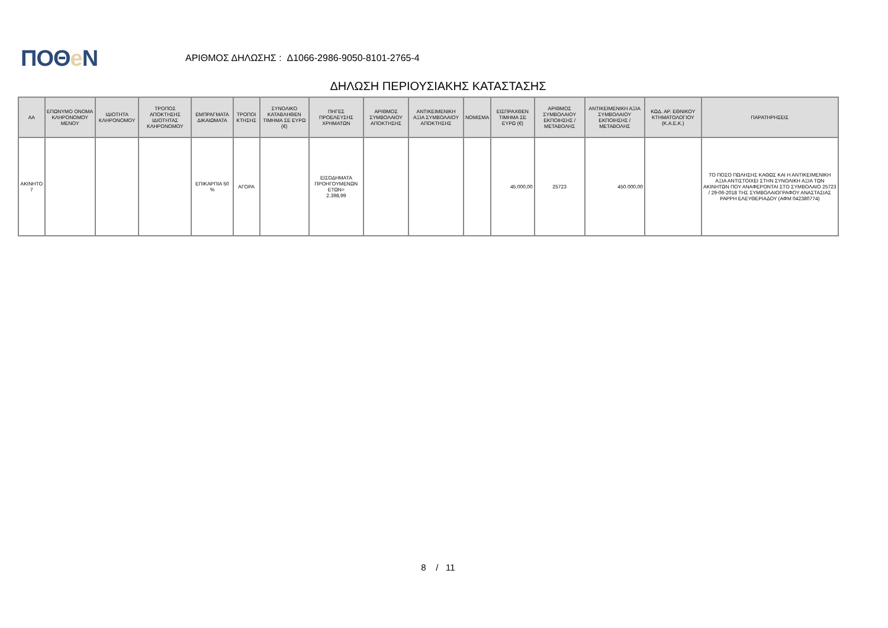ΠΟΘe Ν
ΑΡΙΘΜΟΣ ΔΗΛΩΣΗΣ : Δ1066-2986-9050-8101-2765-4
ΔΗΛΩΣΗ ΠΕΡΙΟΥΣΙΑΚΗΣ ΚΑΤΑΣΤΑΣΗΣ
| ΑΑ | ΕΠΩΝΥΜΟ ΟΝΟΜΑ ΚΛΗΡΟΝΟΜΟΥ ΜΕΝΟΥ | ΙΔΙΟΤΗΤΑ ΚΛΗΡΟΝΟΜΟΥ | ΤΡΟΠΟΣ ΑΠΟΚΤΗΣΗΣ ΙΔΙΟΤΗΤΑΣ ΚΛΗΡΟΝΟΜΟΥ | ΕΜΠΡΑΓΜΑΤΑ ΔΙΚΑΙΩΜΑΤΑ | ΤΡΟΠΟΙ ΚΤΗΣΗΣ | ΣΥΝΟΛΙΚΟ ΚΑΤΑΒΛΗΘΕΝ ΤΙΜΗΜΑ ΣΕ ΕΥΡΩ (€) | ΠΗΓΕΣ ΠΡΟΕΛΕΥΣΗΣ ΧΡΗΜΑΤΩΝ | ΑΡΙΘΜΟΣ ΣΥΜΒΟΛΑΙΟΥ ΑΠΟΚΤΗΣΗΣ | ΑΝΤΙΚΕΙΜΕΝΙΚΗ ΑΞΙΑ ΣΥΜΒΟΛΑΙΟΥ ΑΠΟΚΤΗΣΗΣ | ΝΟΜΙΣΜΑ | ΕΙΣΠΡΑΧΘΕΝ ΤΙΜΗΜΑ ΣΕ ΕΥΡΩ (€) | ΑΡΙΘΜΟΣ ΣΥΜΒΟΛΑΙΟΥ ΕΚΠΟΙΗΣΗΣ /ΜΕΤΑΒΟΛΗΣ | ΑΝΤΙΚΕΙΜΕΝΙΚΗ ΑΞΙΑ ΣΥΜΒΟΛΑΙΟΥ ΕΚΠΟΙΗΣΗΣ / ΜΕΤΑΒΟΛΗΣ | ΚΩΔ. ΑΡ. ΕΘΝΙΚΟΥ ΚΤΗΜΑΤΟΛΟΓΙΟΥ (Κ.Α.Ε.Κ.) | ΠΑΡΑΤΗΡΗΣΕΙΣ |
| --- | --- | --- | --- | --- | --- | --- | --- | --- | --- | --- | --- | --- | --- | --- | --- |
| ΑΚΙΝΗΤΟ 7 | | | | ΕΠΙΚΑΡΠΙΑ 50 % | ΑΓΟΡΑ | | ΕΙΣΟΔΗΜΑΤΑ ΠΡΟΗΓΟΥΜΕΝΩΝ ΕΤΩΝ= 2.398,99 | | | | 45.000,00 | 25723 | 450.000,00 | | ΤΟ ΠΟΣΟ ΠΩΛΗΣΗΣ ΚΑΘΩΣ ΚΑΙ Η ΑΝΤΙΚΕΙΜΕΝΙΚΗ ΑΞΙΑ ΑΝΤΙΣΤΟΙΧΕΙ ΣΤΗΝ ΣΥΝΟΛΙΚΗ ΑΞΙΑ ΤΩΝ ΑΚΙΝΗΤΩΝ ΠΟΥ ΑΝΑΦΕΡΟΝΤΑΙ ΣΤΟ ΣΥΜΒΟΛΑΙΟ 25723 / 29-06-2018 ΤΗΣ ΣΥΜΒΟΛΑΙΟΓΡΑΦΟΥ ΑΝΑΣΤΑΣΙΑΣ ΡΑΡΡΗ ΕΛΕΥΘΕΡΙΑΔΟΥ (ΑΦΜ 042380774) |
8 / 11